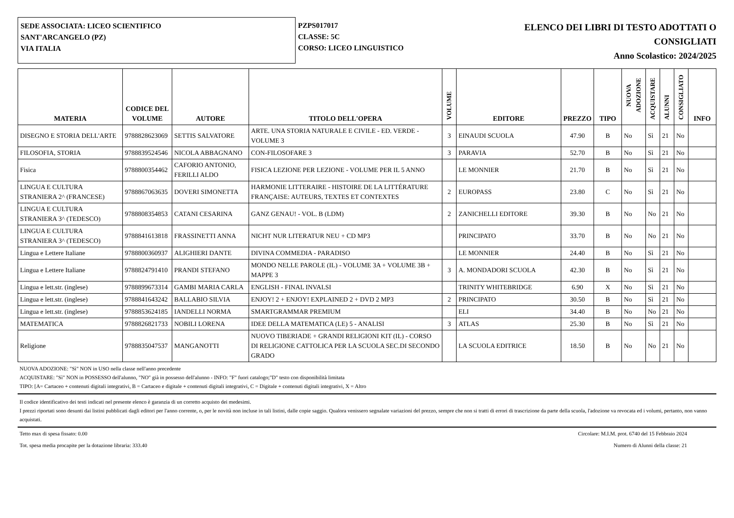SEDE ASSOCIATA: LICEO SCIENTIFICO
SANT'ARCANGELO (PZ)
VIA ITALIA
PZPS017017
CLASSE: 5C
CORSO: LICEO LINGUISTICO
ELENCO DEI LIBRI DI TESTO ADOTTATI O
CONSIGLIATI
Anno Scolastico: 2024/2025
| MATERIA | CODICE DEL VOLUME | AUTORE | TITOLO DELL'OPERA | VOLUME | EDITORE | PREZZO | TIPO | NUOVA ADOZIONE | ACQUISTARE | ALUNNI | CONSIGLIATO | INFO |
| --- | --- | --- | --- | --- | --- | --- | --- | --- | --- | --- | --- | --- |
| DISEGNO E STORIA DELL'ARTE | 9788828623069 | SETTIS SALVATORE | ARTE. UNA STORIA NATURALE E CIVILE - ED. VERDE - VOLUME 3 | 3 | EINAUDI SCUOLA | 47.90 | B | No | Sì | 21 | No | |
| FILOSOFIA, STORIA | 9788839524546 | NICOLA ABBAGNANO | CON-FILOSOFARE 3 | 3 | PARAVIA | 52.70 | B | No | Sì | 21 | No | |
| Fisica | 9788800354462 | CAFORIO ANTONIO, FERILLI ALDO | FISICA LEZIONE PER LEZIONE - VOLUME PER IL 5 ANNO | | LE MONNIER | 21.70 | B | No | Sì | 21 | No | |
| LINGUA E CULTURA STRANIERA 2^ (FRANCESE) | 9788867063635 | DOVERI SIMONETTA | HARMONIE LITTERAIRE - HISTOIRE DE LA LITTÉRATURE FRANÇAISE: AUTEURS, TEXTES ET CONTEXTES | 2 | EUROPASS | 23.80 | C | No | Sì | 21 | No | |
| LINGUA E CULTURA STRANIERA 3^ (TEDESCO) | 9788808354853 | CATANI CESARINA | GANZ GENAU! - VOL. B (LDM) | 2 | ZANICHELLI EDITORE | 39.30 | B | No | No | 21 | No | |
| LINGUA E CULTURA STRANIERA 3^ (TEDESCO) | 9788841613818 | FRASSINETTI ANNA | NICHT NUR LITERATUR NEU + CD MP3 | | PRINCIPATO | 33.70 | B | No | No | 21 | No | |
| Lingua e Lettere Italiane | 9788800360937 | ALIGHIERI DANTE | DIVINA COMMEDIA - PARADISO | | LE MONNIER | 24.40 | B | No | Sì | 21 | No | |
| Lingua e Lettere Italiane | 9788824791410 | PRANDI STEFANO | MONDO NELLE PAROLE (IL) - VOLUME 3A + VOLUME 3B + MAPPE 3 | 3 | A. MONDADORI SCUOLA | 42.30 | B | No | Sì | 21 | No | |
| Lingua e lett.str. (inglese) | 9788899673314 | GAMBI MARIA CARLA | ENGLISH - FINAL INVALSI | | TRINITY WHITEBRIDGE | 6.90 | X | No | Sì | 21 | No | |
| Lingua e lett.str. (inglese) | 9788841643242 | BALLABIO SILVIA | ENJOY! 2 + ENJOY! EXPLAINED 2 + DVD 2 MP3 | 2 | PRINCIPATO | 30.50 | B | No | Sì | 21 | No | |
| Lingua e lett.str. (inglese) | 9788853624185 | IANDELLI NORMA | SMARTGRAMMAR PREMIUM | | ELI | 34.40 | B | No | No | 21 | No | |
| MATEMATICA | 9788826821733 | NOBILI LORENA | IDEE DELLA MATEMATICA (LE) 5 - ANALISI | 3 | ATLAS | 25.30 | B | No | Sì | 21 | No | |
| Religione | 9788835047537 | MANGANOTTI | NUOVO TIBERIADE + GRANDI RELIGIONI KIT (IL) - CORSO DI RELIGIONE CATTOLICA PER LA SCUOLA SEC.DI SECONDO GRADO | | LA SCUOLA EDITRICE | 18.50 | B | No | No | 21 | No | |
NUOVA ADOZIONE: "Sì" NON in USO nella classe nell'anno precedente
ACQUISTARE: "Sì" NON in POSSESSO dell'alunno, "NO" già in possesso dell'alunno - INFO: "F" fuori catalogo;"D" testo con disponibilità limitata
TIPO: [A= Cartaceo + contenuti digitali integrativi, B = Cartaceo e digitale + contenuti digitali integrativi, C = Digitale + contenuti digitali integrativi, X = Altro
Il codice identificativo dei testi indicati nel presente elenco è garanzia di un corretto acquisto dei medesimi.
I prezzi riportati sono desunti dai listini pubblicati dagli editori per l'anno corrente, o, per le novità non incluse in tali listini, dalle copie saggio. Qualora venissero segnalate variazioni del prezzo, sempre che non si tratti di errori di trascrizione da parte della scuola, l'adozione va revocata ed i volumi, pertanto, non vanno acquistati.
Tetto max di spesa fissato: 0.00 Circolare: M.I.M. prot. 6740 del 15 Febbraio 2024
Tot. spesa media procapite per la dotazione libraria: 333.40 Numero di Alunni della classe: 21